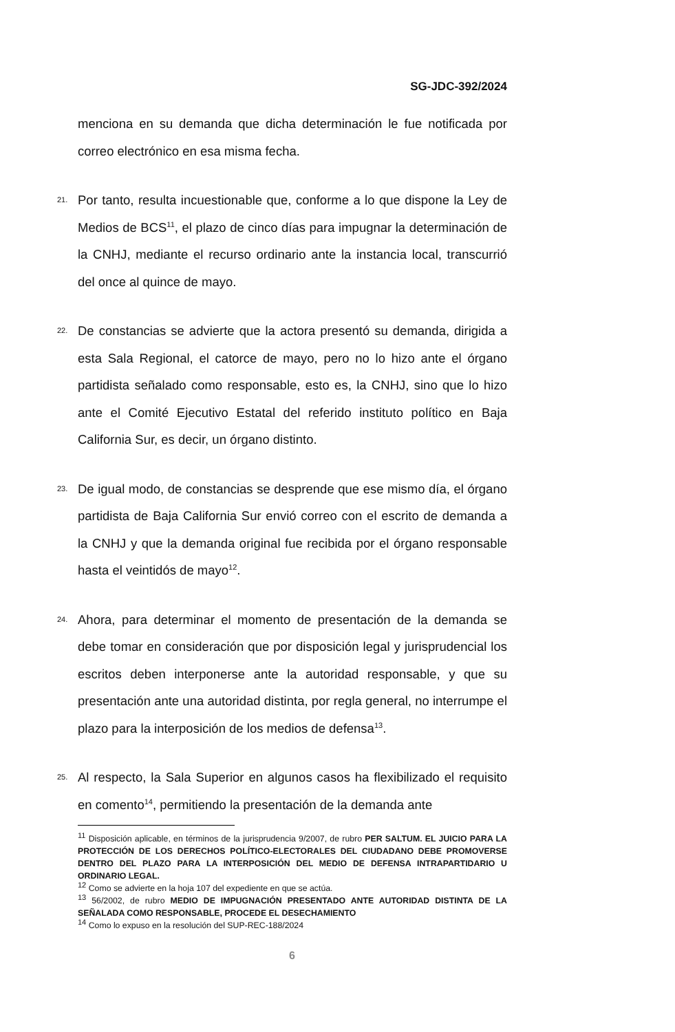SG-JDC-392/2024
menciona en su demanda que dicha determinación le fue notificada por correo electrónico en esa misma fecha.
21.
Por tanto, resulta incuestionable que, conforme a lo que dispone la Ley de Medios de BCS<sup>11</sup>, el plazo de cinco días para impugnar la determinación de la CNHJ, mediante el recurso ordinario ante la instancia local, transcurrió del once al quince de mayo.
22.
De constancias se advierte que la actora presentó su demanda, dirigida a esta Sala Regional, el catorce de mayo, pero no lo hizo ante el órgano partidista señalado como responsable, esto es, la CNHJ, sino que lo hizo ante el Comité Ejecutivo Estatal del referido instituto político en Baja California Sur, es decir, un órgano distinto.
23.
De igual modo, de constancias se desprende que ese mismo día, el órgano partidista de Baja California Sur envió correo con el escrito de demanda a la CNHJ y que la demanda original fue recibida por el órgano responsable hasta el veintidós de mayo<sup>12</sup>.
24.
Ahora, para determinar el momento de presentación de la demanda se debe tomar en consideración que por disposición legal y jurisprudencial los escritos deben interponerse ante la autoridad responsable, y que su presentación ante una autoridad distinta, por regla general, no interrumpe el plazo para la interposición de los medios de defensa<sup>13</sup>.
25.
Al respecto, la Sala Superior en algunos casos ha flexibilizado el requisito en comento<sup>14</sup>, permitiendo la presentación de la demanda ante
<sup>11</sup> Disposición aplicable, en términos de la jurisprudencia 9/2007, de rubro PER SALTUM. EL JUICIO PARA LA PROTECCIÓN DE LOS DERECHOS POLÍTICO-ELECTORALES DEL CIUDADANO DEBE PROMOVERSE DENTRO DEL PLAZO PARA LA INTERPOSICIÓN DEL MEDIO DE DEFENSA INTRAPARTIDARIO U ORDINARIO LEGAL.
<sup>12</sup> Como se advierte en la hoja 107 del expediente en que se actúa.
<sup>13</sup> 56/2002, de rubro MEDIO DE IMPUGNACIÓN PRESENTADO ANTE AUTORIDAD DISTINTA DE LA SEÑALADA COMO RESPONSABLE, PROCEDE EL DESECHAMIENTO
<sup>14</sup> Como lo expuso en la resolución del SUP-REC-188/2024
6